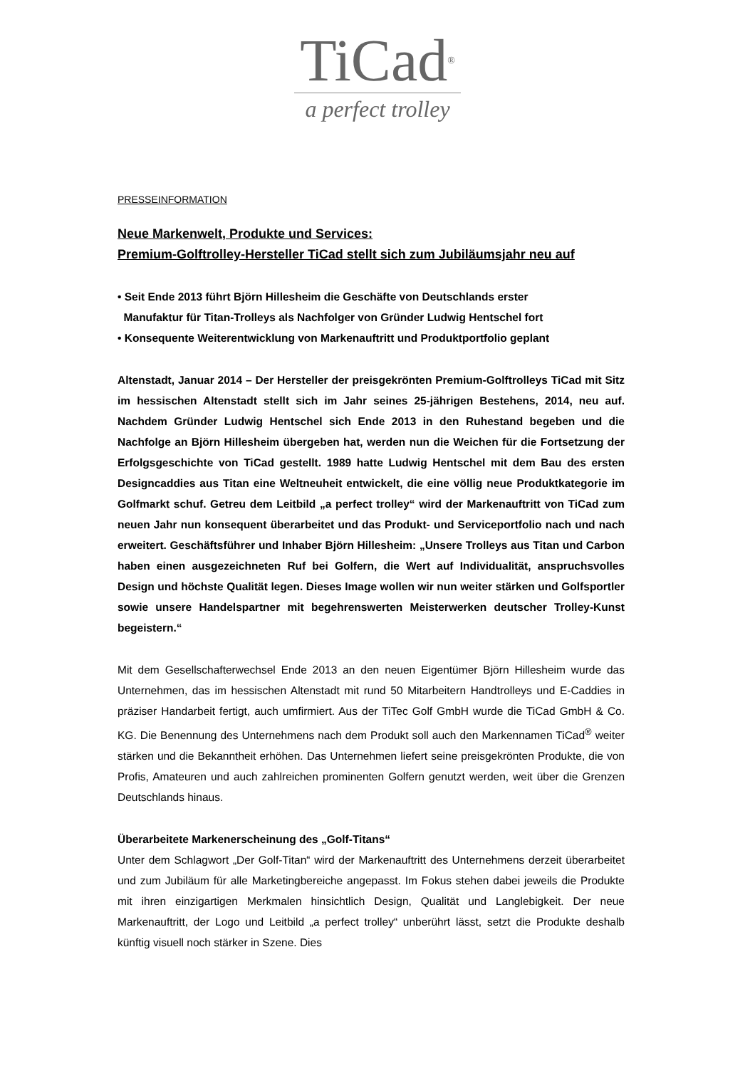TiCad<sup>®</sup>
a perfect trolley
PRESSEINFORMATION
Neue Markenwelt, Produkte und Services:
Premium-Golftrolley-Hersteller TiCad stellt sich zum Jubiläumsjahr neu auf
• Seit Ende 2013 führt Björn Hillesheim die Geschäfte von Deutschlands erster
Manufaktur für Titan-Trolleys als Nachfolger von Gründer Ludwig Hentschel fort
• Konsequente Weiterentwicklung von Markenauftritt und Produktportfolio geplant
Altenstadt, Januar 2014 – Der Hersteller der preisgekrönten Premium-Golftrolleys TiCad mit Sitz im hessischen Altenstadt stellt sich im Jahr seines 25-jährigen Bestehens, 2014, neu auf. Nachdem Gründer Ludwig Hentschel sich Ende 2013 in den Ruhestand begeben und die Nachfolge an Björn Hillesheim übergeben hat, werden nun die Weichen für die Fortsetzung der Erfolgsgeschichte von TiCad gestellt. 1989 hatte Ludwig Hentschel mit dem Bau des ersten Designcaddies aus Titan eine Weltneuheit entwickelt, die eine völlig neue Produktkategorie im Golfmarkt schuf. Getreu dem Leitbild „a perfect trolley“ wird der Markenauftritt von TiCad zum neuen Jahr nun konsequent überarbeitet und das Produkt- und Serviceportfolio nach und nach erweitert. Geschäftsführer und Inhaber Björn Hillesheim: „Unsere Trolleys aus Titan und Carbon haben einen ausgezeichneten Ruf bei Golfern, die Wert auf Individualität, anspruchsvolles Design und höchste Qualität legen. Dieses Image wollen wir nun weiter stärken und Golfsportler sowie unsere Handelspartner mit begehrenswerten Meisterwerken deutscher Trolley-Kunst begeistern.“
Mit dem Gesellschafterwechsel Ende 2013 an den neuen Eigentümer Björn Hillesheim wurde das Unternehmen, das im hessischen Altenstadt mit rund 50 Mitarbeitern Handtrolleys und E-Caddies in präziser Handarbeit fertigt, auch umfirmiert. Aus der TiTec Golf GmbH wurde die TiCad GmbH & Co. KG. Die Benennung des Unternehmens nach dem Produkt soll auch den Markennamen TiCad<sup>®</sup> weiter stärken und die Bekanntheit erhöhen. Das Unternehmen liefert seine preisgekrönten Produkte, die von Profis, Amateuren und auch zahlreichen prominenten Golfern genutzt werden, weit über die Grenzen Deutschlands hinaus.
Überarbeitete Markenerscheinung des „Golf-Titans“
Unter dem Schlagwort „Der Golf-Titan“ wird der Markenauftritt des Unternehmens derzeit überarbeitet und zum Jubiläum für alle Marketingbereiche angepasst. Im Fokus stehen dabei jeweils die Produkte mit ihren einzigartigen Merkmalen hinsichtlich Design, Qualität und Langlebigkeit. Der neue Markenauftritt, der Logo und Leitbild „a perfect trolley“ unberührt lässt, setzt die Produkte deshalb künftig visuell noch stärker in Szene. Dies